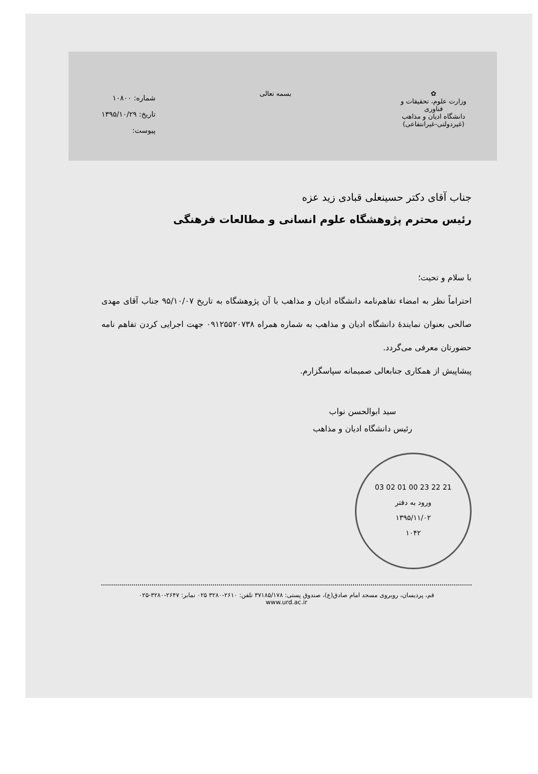✿
وزارت علوم، تحقیقات و فناوری
دانشگاه ادیان و مذاهب
(غیردولتی-غیرانتفاعی)
بسمه تعالی
شماره: ۱۰۸۰۰
تاریخ: ۱۳۹۵/۱۰/۲۹
پیوست:
جناب آقای دکتر حسینعلی قبادی زید عزه
رئیس محترم پژوهشگاه علوم انسانی و مطالعات فرهنگی
با سلام و تحیت؛
احتراماً نظر به امضاء تفاهم‌نامه دانشگاه ادیان و مذاهب با آن پژوهشگاه به تاریخ ۹۵/۱۰/۰۷ جناب آقای مهدی صالحی بعنوان نمایندهٔ دانشگاه ادیان و مذاهب به شماره همراه ۰۹۱۲۵۵۲۰۷۳۸ جهت اجرایی کردن تفاهم نامه حضورتان معرفی می‌گردد.
پیشاپیش از همکاری جنابعالی صمیمانه سپاسگزارم.
سید ابوالحسن نواب
رئیس دانشگاه ادیان و مذاهب
21 22 23 00 01 02 03
ورود به دفتر
۱۳۹۵/۱۱/۰۲
۱۰۴۲
قم، پردیسان، روبروی مسجد امام صادق(ع)، صندوق پستی: ۳۷۱۸۵/۱۷۸ تلفن: ۲۶۱۰-۳۲۸۰ ۰۲۵ نمابر: ۲۶۴۷-۳۲۸۰-۰۲۵
www.urd.ac.ir